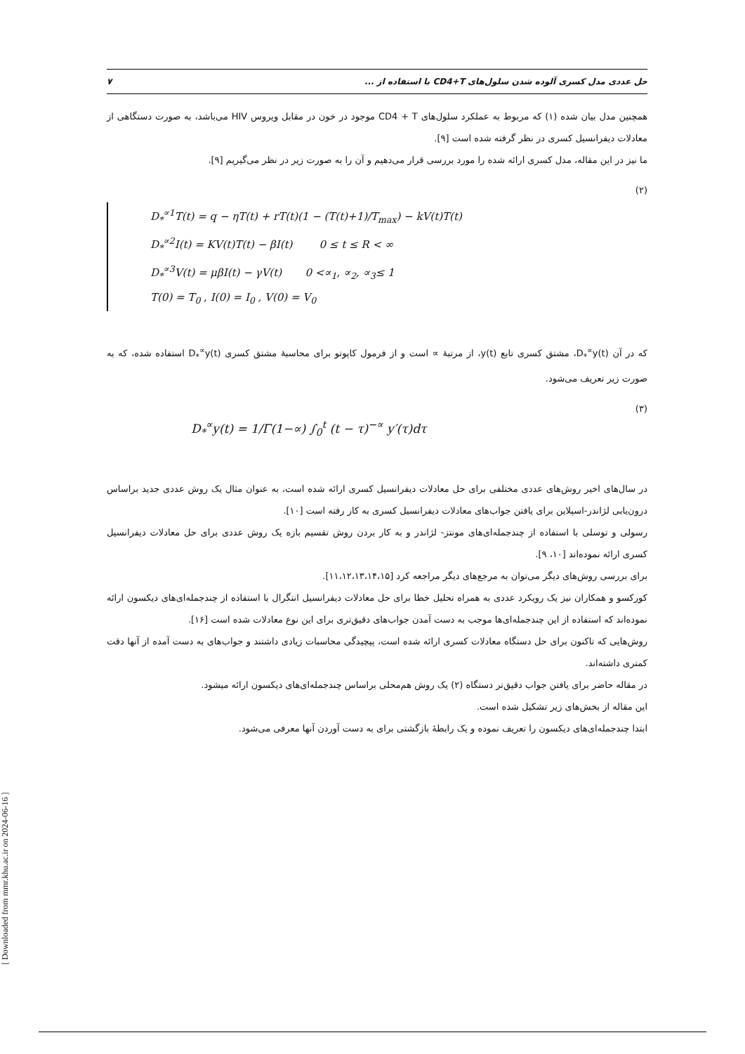حل عددی مدل کسری آلوده شدن سلول‌های CD4+T با استفاده از ... ۷
همچنین مدل بیان شده (۱) که مربوط به عملکرد سلول‌های CD4 + T موجود در خون در مقابل ویروس HIV می‌باشد، به صورت دستگاهی از معادلات دیفرانسیل کسری در نظر گرفته شده است [۹].
ما نیز در این مقاله، مدل کسری ارائه شده را مورد بررسی قرار می‌دهیم و آن را به صورت زیر در نظر می‌گیریم [۹].
(۲)
D<sub>*</sub><sup>∝1</sup>T(t) = q − ηT(t) + rT(t)(1 − (T(t)+1)/T<sub>max</sub>) − kV(t)T(t)
D<sub>*</sub><sup>∝2</sup>I(t) = KV(t)T(t) − βI(t) 0 ≤ t ≤ R < ∞
D<sub>*</sub><sup>∝3</sup>V(t) = μβI(t) − γV(t) 0 <∝<sub>1</sub>, ∝<sub>2</sub>, ∝<sub>3</sub>≤ 1
T(0) = T<sub>0</sub> , I(0) = I<sub>0</sub> , V(0) = V<sub>0</sub>
که در آن D<sub>*</sub><sup>∝</sup>y(t)، مشتق کسری تابع y(t)، از مرتبهٔ ∝ است و از فرمول کاپوتو برای محاسبهٔ مشتق کسری D<sub>*</sub><sup>∝</sup>y(t) استفاده شده، که به صورت زیر تعریف می‌شود.
(۳)
D<sub>*</sub><sup>∝</sup>y(t) = 1/Γ(1−∝) ∫<sub>0</sub><sup>t</sup> (t − τ)<sup>−∝</sup> y′(τ)dτ
در سال‌های اخیر روش‌های عددی مختلفی برای حل معادلات دیفرانسیل کسری ارائه شده است، به عنوان مثال یک روش عددی جدید براساس درون‌یابی لژاندر-اسپلاین برای یافتن جواب‌های معادلات دیفرانسیل کسری به کار رفته است [۱۰].
رسولی و توسلی با استفاده از چندجمله‌ای‌های مونتز- لژاندر و به کار بردن روش تقسیم بازه یک روش عددی برای حل معادلات دیفرانسیل کسری ارائه نموده‌اند [۱۰، ۹].
برای بررسی روش‌های دیگر می‌توان به مرجع‌های دیگر مراجعه کرد [۱۱،۱۲،۱۳،۱۴،۱۵].
کورکسو و همکاران نیز یک رویکرد عددی به همراه تحلیل خطا برای حل معادلات دیفرانسیل انتگرال با استفاده از چندجمله‌ای‌های دیکسون ارائه نموده‌اند که استفاده از این چندجمله‌ای‌ها موجب به دست آمدن جواب‌های دقیق‌تری برای این نوع معادلات شده است [۱۶].
روش‌هایی که تاکنون برای حل دستگاه معادلات کسری ارائه شده است، پیچیدگی محاسبات زیادی داشتند و جواب‌های به دست آمده از آنها دقت کمتری داشته‌اند.
در مقاله حاضر برای یافتن جواب دقیق‌تر دستگاه (۲) یک روش هم‌محلی براساس چندجمله‌ای‌های دیکسون ارائه میشود.
این مقاله از بخش‌های زیر تشکیل شده است.
ابتدا چندجمله‌ای‌های دیکسون را تعریف نموده و یک رابطهٔ بازگشتی برای به دست آوردن آنها معرفی می‌شود.
[ Downloaded from mmr.khu.ac.ir on 2024-06-16 ]